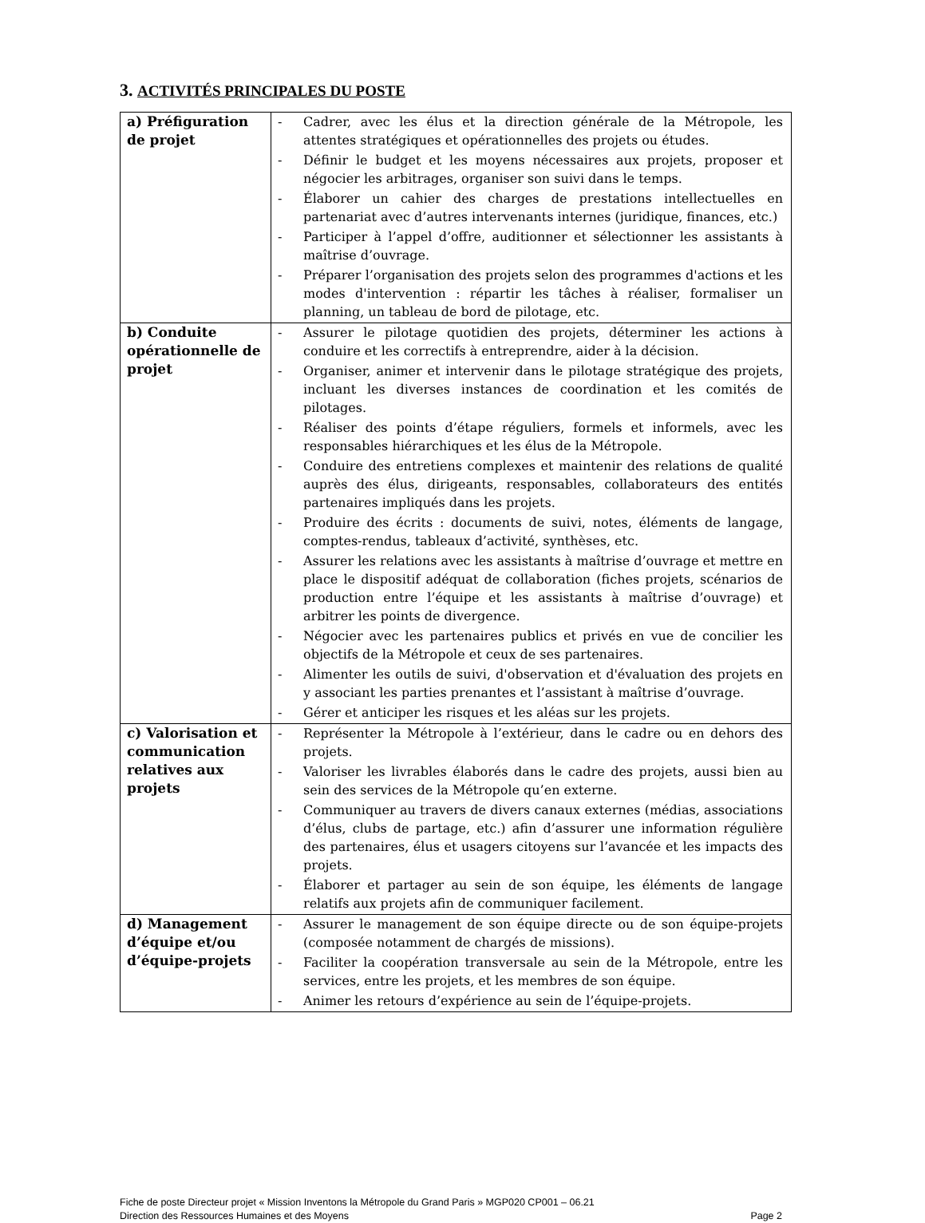3. ACTIVITÉS PRINCIPALES DU POSTE
| a) Préfiguration de projet | - Cadrer, avec les élus et la direction générale de la Métropole, les attentes stratégiques et opérationnelles des projets ou études. - Définir le budget et les moyens nécessaires aux projets, proposer et négocier les arbitrages, organiser son suivi dans le temps. - Élaborer un cahier des charges de prestations intellectuelles en partenariat avec d’autres intervenants internes (juridique, finances, etc.) - Participer à l’appel d’offre, auditionner et sélectionner les assistants à maîtrise d’ouvrage. - Préparer l’organisation des projets selon des programmes d'actions et les modes d'intervention : répartir les tâches à réaliser, formaliser un planning, un tableau de bord de pilotage, etc. |
| b) Conduite opérationnelle de projet | - Assurer le pilotage quotidien des projets, déterminer les actions à conduire et les correctifs à entreprendre, aider à la décision. - Organiser, animer et intervenir dans le pilotage stratégique des projets, incluant les diverses instances de coordination et les comités de pilotages. - Réaliser des points d’étape réguliers, formels et informels, avec les responsables hiérarchiques et les élus de la Métropole. - Conduire des entretiens complexes et maintenir des relations de qualité auprès des élus, dirigeants, responsables, collaborateurs des entités partenaires impliqués dans les projets. - Produire des écrits : documents de suivi, notes, éléments de langage, comptes-rendus, tableaux d’activité, synthèses, etc. - Assurer les relations avec les assistants à maîtrise d’ouvrage et mettre en place le dispositif adéquat de collaboration (fiches projets, scénarios de production entre l’équipe et les assistants à maîtrise d’ouvrage) et arbitrer les points de divergence. - Négocier avec les partenaires publics et privés en vue de concilier les objectifs de la Métropole et ceux de ses partenaires. - Alimenter les outils de suivi, d'observation et d'évaluation des projets en y associant les parties prenantes et l’assistant à maîtrise d’ouvrage. - Gérer et anticiper les risques et les aléas sur les projets. |
| c) Valorisation et communication relatives aux projets | - Représenter la Métropole à l’extérieur, dans le cadre ou en dehors des projets. - Valoriser les livrables élaborés dans le cadre des projets, aussi bien au sein des services de la Métropole qu’en externe. - Communiquer au travers de divers canaux externes (médias, associations d’élus, clubs de partage, etc.) afin d’assurer une information régulière des partenaires, élus et usagers citoyens sur l’avancée et les impacts des projets. - Élaborer et partager au sein de son équipe, les éléments de langage relatifs aux projets afin de communiquer facilement. |
| d) Management d’équipe et/ou d’équipe-projets | - Assurer le management de son équipe directe ou de son équipe-projets (composée notamment de chargés de missions). - Faciliter la coopération transversale au sein de la Métropole, entre les services, entre les projets, et les membres de son équipe. - Animer les retours d’expérience au sein de l’équipe-projets. |
Fiche de poste Directeur projet « Mission Inventons la Métropole du Grand Paris » MGP020 CP001 – 06.21
Direction des Ressources Humaines et des Moyens Page 2